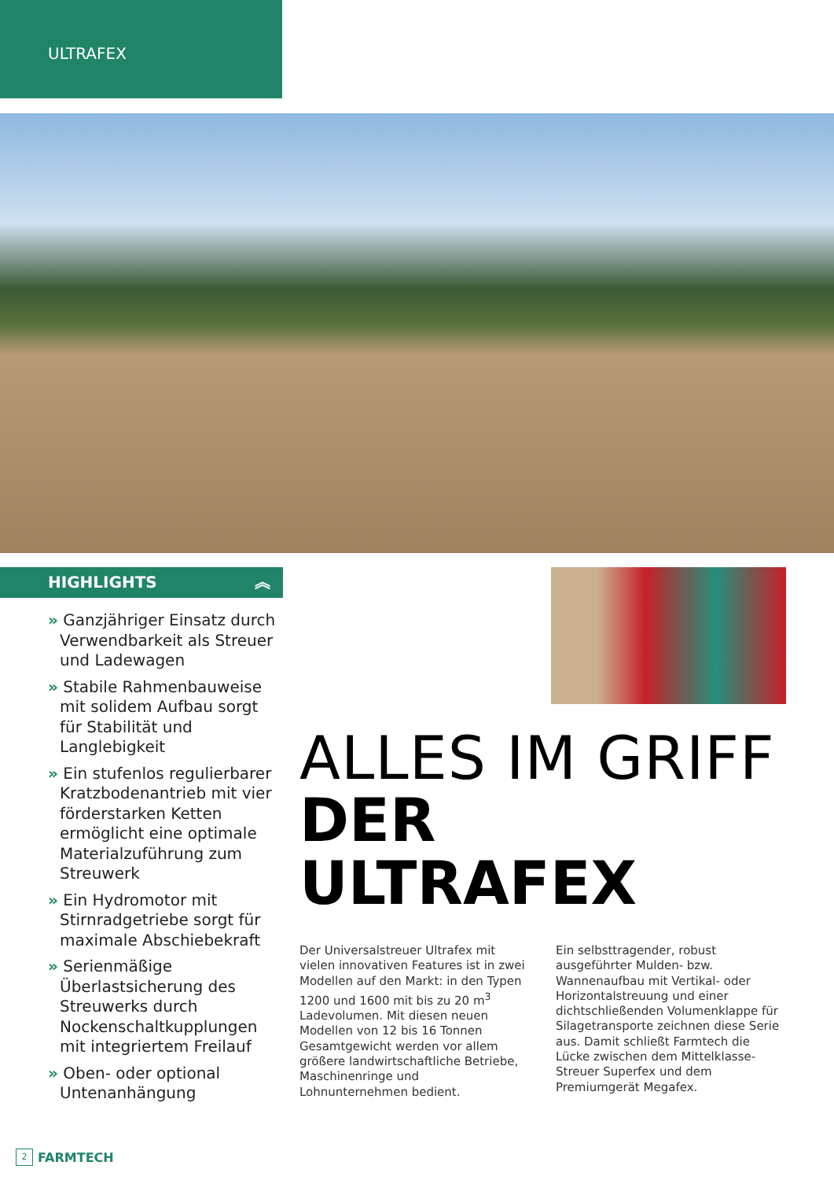ULTRAFEX
HIGHLIGHTS ︽
» Ganzjähriger Einsatz durch Verwendbarkeit als Streuer und Ladewagen
» Stabile Rahmenbauweise mit solidem Aufbau sorgt für Stabilität und Langlebigkeit
» Ein stufenlos regulierbarer Kratzbodenantrieb mit vier förderstarken Ketten ermöglicht eine optimale Materialzuführung zum Streuwerk
» Ein Hydromotor mit Stirnradgetriebe sorgt für maximale Abschiebekraft
» Serienmäßige Überlastsicherung des Streuwerks durch Nockenschaltkupplungen mit integriertem Freilauf
» Oben- oder optional Untenanhängung
ALLES IM GRIFF
DER ULTRAFEX
Der Universalstreuer Ultrafex mit vielen innovativen Features ist in zwei Modellen auf den Markt: in den Typen 1200 und 1600 mit bis zu 20 m<sup>3</sup> Ladevolumen. Mit diesen neuen Modellen von 12 bis 16 Tonnen Gesamtgewicht werden vor allem größere landwirtschaftliche Betriebe, Maschinenringe und Lohnunternehmen bedient.
Ein selbsttragender, robust ausgeführter Mulden- bzw. Wannenaufbau mit Vertikal- oder Horizontalstreuung und einer dichtschließenden Volumenklappe für Silagetransporte zeichnen diese Serie aus. Damit schließt Farmtech die Lücke zwischen dem Mittelklasse-Streuer Superfex und dem Premiumgerät Megafex.
2 FARMTECH